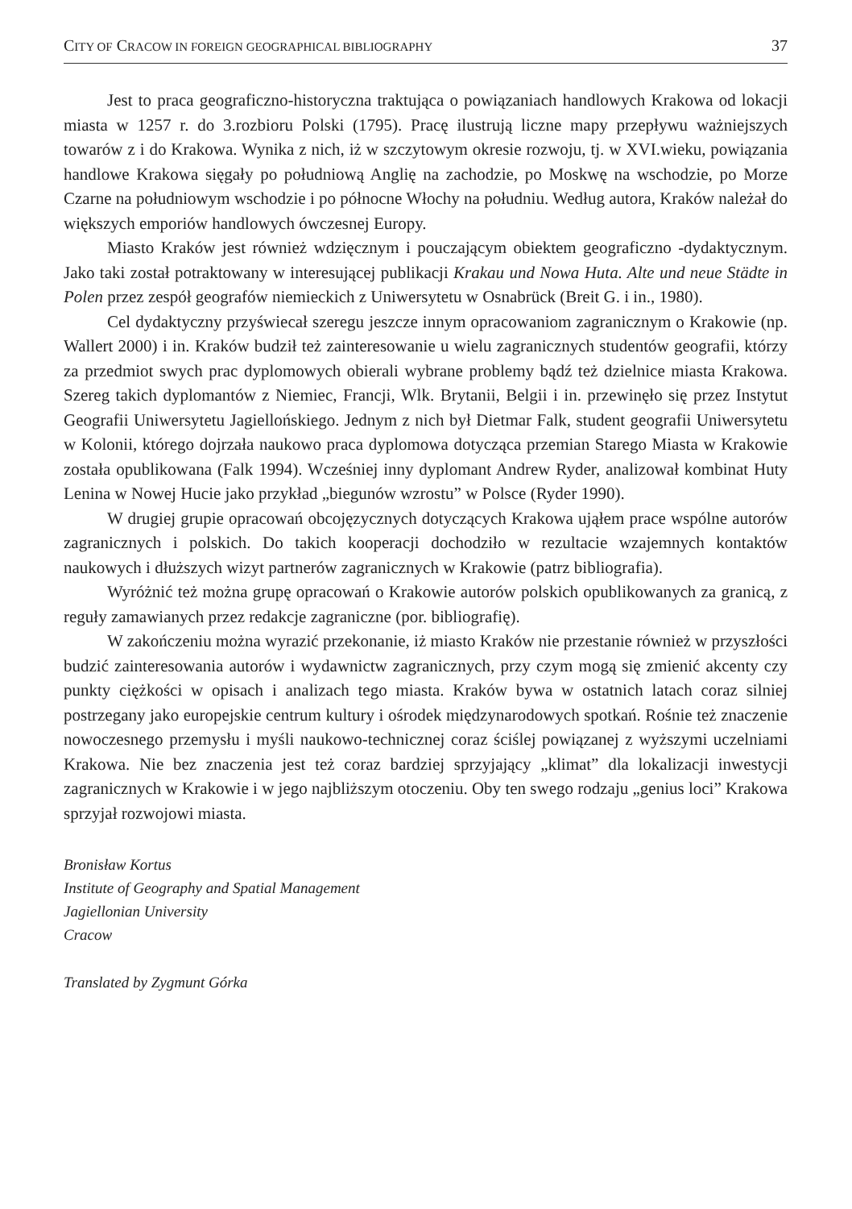CITY OF CRACOW IN FOREIGN GEOGRAPHICAL BIBLIOGRAPHY 37
Jest to praca geograficzno-historyczna traktująca o powiązaniach handlowych Krakowa od lokacji miasta w 1257 r. do 3.rozbioru Polski (1795). Pracę ilustrują liczne mapy przepływu ważniejszych towarów z i do Krakowa. Wynika z nich, iż w szczytowym okresie rozwoju, tj. w XVI.wieku, powiązania handlowe Krakowa sięgały po południową Anglię na zachodzie, po Moskwę na wschodzie, po Morze Czarne na południowym wschodzie i po północne Włochy na południu. Według autora, Kraków należał do większych emporiów handlowych ówczesnej Europy.
Miasto Kraków jest również wdzięcznym i pouczającym obiektem geograficzno -dydaktycznym. Jako taki został potraktowany w interesującej publikacji Krakau und Nowa Huta. Alte und neue Städte in Polen przez zespół geografów niemieckich z Uniwersytetu w Osnabrück (Breit G. i in., 1980).
Cel dydaktyczny przyświecał szeregu jeszcze innym opracowaniom zagranicznym o Krakowie (np. Wallert 2000) i in. Kraków budził też zainteresowanie u wielu zagranicznych studentów geografii, którzy za przedmiot swych prac dyplomowych obierali wybrane problemy bądź też dzielnice miasta Krakowa. Szereg takich dyplomantów z Niemiec, Francji, Wlk. Brytanii, Belgii i in. przewinęło się przez Instytut Geografii Uniwersytetu Jagiellońskiego. Jednym z nich był Dietmar Falk, student geografii Uniwersytetu w Kolonii, którego dojrzała naukowo praca dyplomowa dotycząca przemian Starego Miasta w Krakowie została opublikowana (Falk 1994). Wcześniej inny dyplomant Andrew Ryder, analizował kombinat Huty Lenina w Nowej Hucie jako przykład „biegunów wzrostu” w Polsce (Ryder 1990).
W drugiej grupie opracowań obcojęzycznych dotyczących Krakowa ująłem prace wspólne autorów zagranicznych i polskich. Do takich kooperacji dochodziło w rezultacie wzajemnych kontaktów naukowych i dłuższych wizyt partnerów zagranicznych w Krakowie (patrz bibliografia).
Wyróżnić też można grupę opracowań o Krakowie autorów polskich opublikowanych za granicą, z reguły zamawianych przez redakcje zagraniczne (por. bibliografię).
W zakończeniu można wyrazić przekonanie, iż miasto Kraków nie przestanie również w przyszłości budzić zainteresowania autorów i wydawnictw zagranicznych, przy czym mogą się zmienić akcenty czy punkty ciężkości w opisach i analizach tego miasta. Kraków bywa w ostatnich latach coraz silniej postrzegany jako europejskie centrum kultury i ośrodek międzynarodowych spotkań. Rośnie też znaczenie nowoczesnego przemysłu i myśli naukowo-technicznej coraz ściślej powiązanej z wyższymi uczelniami Krakowa. Nie bez znaczenia jest też coraz bardziej sprzyjający „klimat” dla lokalizacji inwestycji zagranicznych w Krakowie i w jego najbliższym otoczeniu. Oby ten swego rodzaju „genius loci” Krakowa sprzyjał rozwojowi miasta.
Bronisław Kortus
Institute of Geography and Spatial Management
Jagiellonian University
Cracow
Translated by Zygmunt Górka